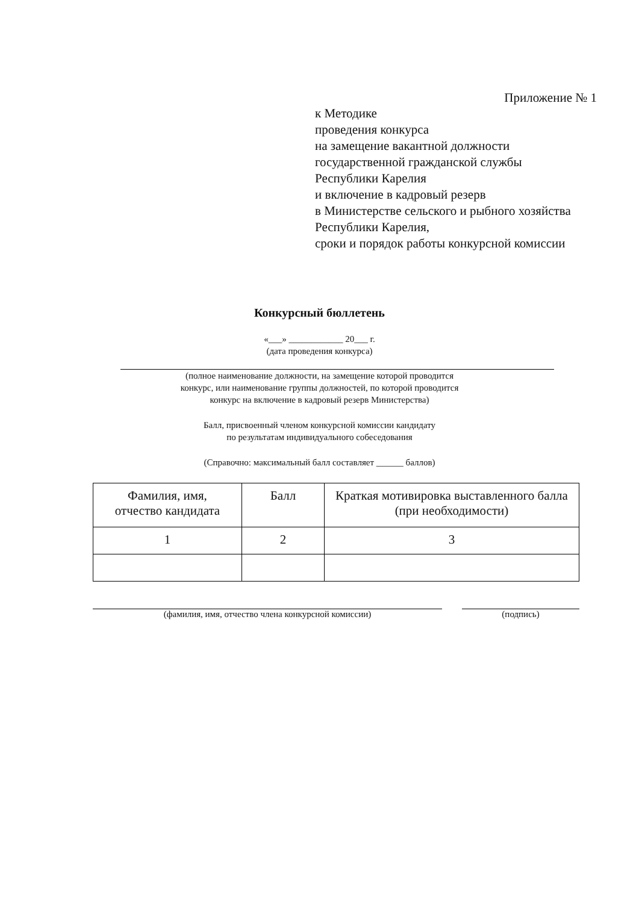Приложение № 1
к Методике
проведения конкурса
на замещение вакантной должности
государственной гражданской службы
Республики Карелия
и включение в кадровый резерв
в Министерстве сельского и рыбного хозяйства
Республики Карелия,
сроки и порядок работы конкурсной комиссии
Конкурсный бюллетень
«___» ____________ 20___ г.
(дата проведения конкурса)
(полное наименование должности, на замещение которой проводится
конкурс, или наименование группы должностей, по которой проводится
конкурс на включение в кадровый резерв Министерства)
Балл, присвоенный членом конкурсной комиссии кандидату
по результатам индивидуального собеседования
(Справочно: максимальный балл составляет ______ баллов)
| Фамилия, имя, отчество кандидата | Балл | Краткая мотивировка выставленного балла (при необходимости) |
| 1 | 2 | 3 |
(фамилия, имя, отчество члена конкурсной комиссии) (подпись)